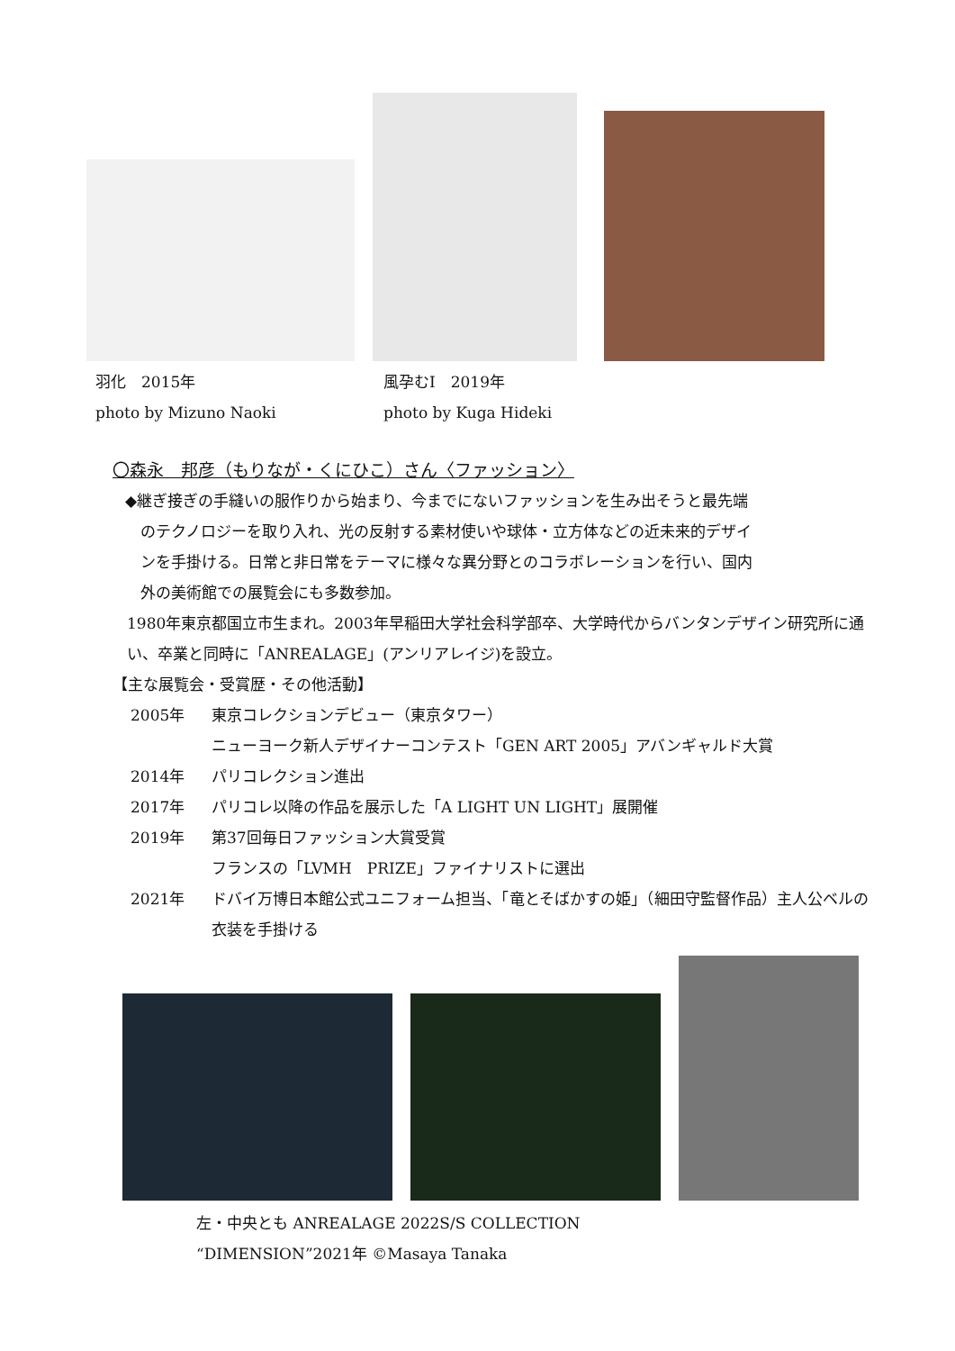羽化　2015年
photo by Mizuno Naoki
風孕むⅠ　2019年
photo by Kuga Hideki
〇森永　邦彦（もりなが・くにひこ）さん〈ファッション〉
◆継ぎ接ぎの手縫いの服作りから始まり、今までにないファッションを生み出そうと最先端
　のテクノロジーを取り入れ、光の反射する素材使いや球体・立方体などの近未来的デザイ
　ンを手掛ける。日常と非日常をテーマに様々な異分野とのコラボレーションを行い、国内
　外の美術館での展覧会にも多数参加。
1980年東京都国立市生まれ。2003年早稲田大学社会科学部卒、大学時代からバンタンデザイン研究所に通い、卒業と同時に「ANREALAGE」(アンリアレイジ)を設立。
【主な展覧会・受賞歴・その他活動】
2005年 東京コレクションデビュー（東京タワー）
ニューヨーク新人デザイナーコンテスト「GEN ART 2005」アバンギャルド大賞
2014年 パリコレクション進出
2017年 パリコレ以降の作品を展示した「A LIGHT UN LIGHT」展開催
2019年 第37回毎日ファッション大賞受賞
フランスの「LVMH　PRIZE」ファイナリストに選出
2021年 ドバイ万博日本館公式ユニフォーム担当、「竜とそばかすの姫」（細田守監督作品）主人公ベルの衣装を手掛ける
左・中央とも ANREALAGE 2022S/S COLLECTION
“DIMENSION”2021年 ©Masaya Tanaka